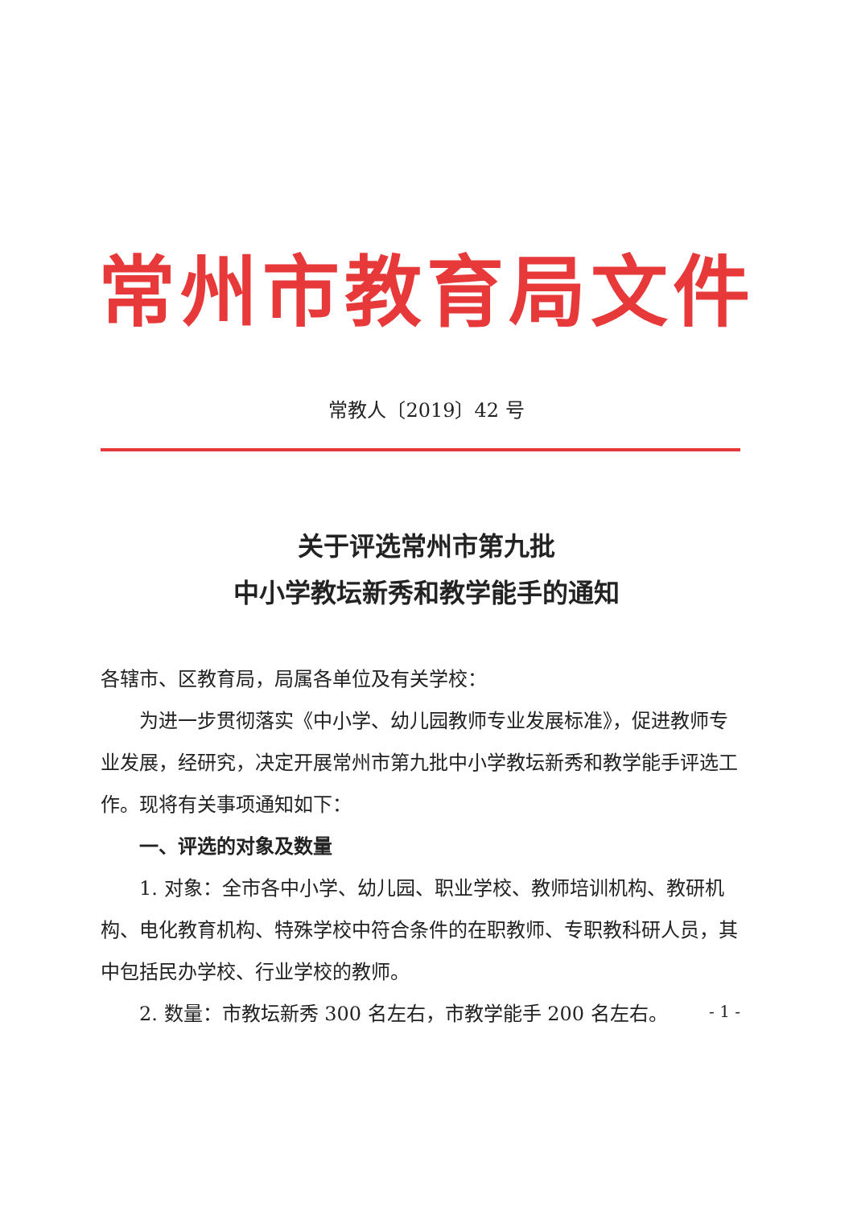常州市教育局文件
常教人〔2019〕42 号
关于评选常州市第九批
中小学教坛新秀和教学能手的通知
各辖市、区教育局，局属各单位及有关学校：
为进一步贯彻落实《中小学、幼儿园教师专业发展标准》，促进教师专业发展，经研究，决定开展常州市第九批中小学教坛新秀和教学能手评选工作。现将有关事项通知如下：
一、评选的对象及数量
1. 对象：全市各中小学、幼儿园、职业学校、教师培训机构、教研机构、电化教育机构、特殊学校中符合条件的在职教师、专职教科研人员，其中包括民办学校、行业学校的教师。
2. 数量：市教坛新秀 300 名左右，市教学能手 200 名左右。
- 1 -